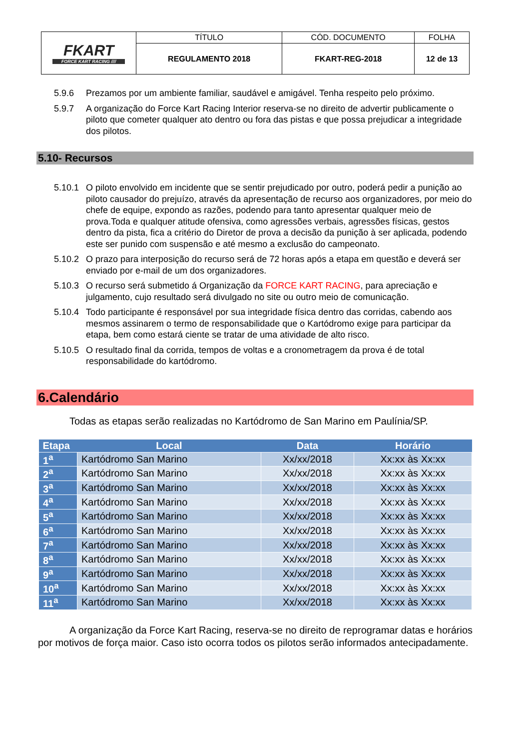| FKART FORCE KART RACING //// | TÍTULO | CÓD. DOCUMENTO | FOLHA |
| | REGULAMENTO 2018 | FKART-REG-2018 | 12 de 13 |
5.9.6 Prezamos por um ambiente familiar, saudável e amigável. Tenha respeito pelo próximo.
5.9.7 A organização do Force Kart Racing Interior reserva-se no direito de advertir publicamente o piloto que cometer qualquer ato dentro ou fora das pistas e que possa prejudicar a integridade dos pilotos.
5.10- Recursos
5.10.1 O piloto envolvido em incidente que se sentir prejudicado por outro, poderá pedir a punição ao piloto causador do prejuízo, através da apresentação de recurso aos organizadores, por meio do chefe de equipe, expondo as razões, podendo para tanto apresentar qualquer meio de prova.Toda e qualquer atitude ofensiva, como agressões verbais, agressões físicas, gestos dentro da pista, fica a critério do Diretor de prova a decisão da punição à ser aplicada, podendo este ser punido com suspensão e até mesmo a exclusão do campeonato.
5.10.2 O prazo para interposição do recurso será de 72 horas após a etapa em questão e deverá ser enviado por e-mail de um dos organizadores.
5.10.3 O recurso será submetido á Organização da FORCE KART RACING, para apreciação e julgamento, cujo resultado será divulgado no site ou outro meio de comunicação.
5.10.4 Todo participante é responsável por sua integridade física dentro das corridas, cabendo aos mesmos assinarem o termo de responsabilidade que o Kartódromo exige para participar da etapa, bem como estará ciente se tratar de uma atividade de alto risco.
5.10.5 O resultado final da corrida, tempos de voltas e a cronometragem da prova é de total responsabilidade do kartódromo.
6.Calendário
Todas as etapas serão realizadas no Kartódromo de San Marino em Paulínia/SP.
| Etapa | Local | Data | Horário |
| --- | --- | --- | --- |
| 1<sup>a</sup> | Kartódromo San Marino | Xx/xx/2018 | Xx:xx às Xx:xx |
| 2<sup>a</sup> | Kartódromo San Marino | Xx/xx/2018 | Xx:xx às Xx:xx |
| 3<sup>a</sup> | Kartódromo San Marino | Xx/xx/2018 | Xx:xx às Xx:xx |
| 4<sup>a</sup> | Kartódromo San Marino | Xx/xx/2018 | Xx:xx às Xx:xx |
| 5<sup>a</sup> | Kartódromo San Marino | Xx/xx/2018 | Xx:xx às Xx:xx |
| 6<sup>a</sup> | Kartódromo San Marino | Xx/xx/2018 | Xx:xx às Xx:xx |
| 7<sup>a</sup> | Kartódromo San Marino | Xx/xx/2018 | Xx:xx às Xx:xx |
| 8<sup>a</sup> | Kartódromo San Marino | Xx/xx/2018 | Xx:xx às Xx:xx |
| 9<sup>a</sup> | Kartódromo San Marino | Xx/xx/2018 | Xx:xx às Xx:xx |
| 10<sup>a</sup> | Kartódromo San Marino | Xx/xx/2018 | Xx:xx às Xx:xx |
| 11<sup>a</sup> | Kartódromo San Marino | Xx/xx/2018 | Xx:xx às Xx:xx |
A organização da Force Kart Racing, reserva-se no direito de reprogramar datas e horários por motivos de força maior. Caso isto ocorra todos os pilotos serão informados antecipadamente.